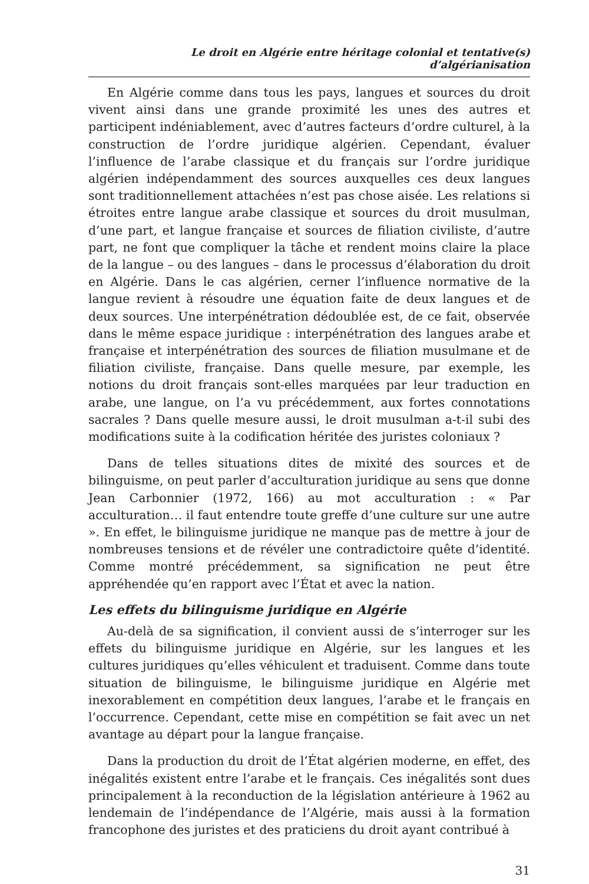Le droit en Algérie entre héritage colonial et tentative(s) d’algérianisation
En Algérie comme dans tous les pays, langues et sources du droit vivent ainsi dans une grande proximité les unes des autres et participent indéniablement, avec d’autres facteurs d’ordre culturel, à la construction de l’ordre juridique algérien. Cependant, évaluer l’influence de l’arabe classique et du français sur l’ordre juridique algérien indépendamment des sources auxquelles ces deux langues sont traditionnellement attachées n’est pas chose aisée. Les relations si étroites entre langue arabe classique et sources du droit musulman, d’une part, et langue française et sources de filiation civiliste, d’autre part, ne font que compliquer la tâche et rendent moins claire la place de la langue – ou des langues – dans le processus d’élaboration du droit en Algérie. Dans le cas algérien, cerner l’influence normative de la langue revient à résoudre une équation faite de deux langues et de deux sources. Une interpénétration dédoublée est, de ce fait, observée dans le même espace juridique : interpénétration des langues arabe et française et interpénétration des sources de filiation musulmane et de filiation civiliste, française. Dans quelle mesure, par exemple, les notions du droit français sont-elles marquées par leur traduction en arabe, une langue, on l’a vu précédemment, aux fortes connotations sacrales ? Dans quelle mesure aussi, le droit musulman a-t-il subi des modifications suite à la codification héritée des juristes coloniaux ?
Dans de telles situations dites de mixité des sources et de bilinguisme, on peut parler d’acculturation juridique au sens que donne Jean Carbonnier (1972, 166) au mot acculturation : « Par acculturation… il faut entendre toute greffe d’une culture sur une autre ». En effet, le bilinguisme juridique ne manque pas de mettre à jour de nombreuses tensions et de révéler une contradictoire quête d’identité. Comme montré précédemment, sa signification ne peut être appréhendée qu’en rapport avec l’État et avec la nation.
Les effets du bilinguisme juridique en Algérie
Au-delà de sa signification, il convient aussi de s’interroger sur les effets du bilinguisme juridique en Algérie, sur les langues et les cultures juridiques qu’elles véhiculent et traduisent. Comme dans toute situation de bilinguisme, le bilinguisme juridique en Algérie met inexorablement en compétition deux langues, l’arabe et le français en l’occurrence. Cependant, cette mise en compétition se fait avec un net avantage au départ pour la langue française.
Dans la production du droit de l’État algérien moderne, en effet, des inégalités existent entre l’arabe et le français. Ces inégalités sont dues principalement à la reconduction de la législation antérieure à 1962 au lendemain de l’indépendance de l’Algérie, mais aussi à la formation francophone des juristes et des praticiens du droit ayant contribué à
31